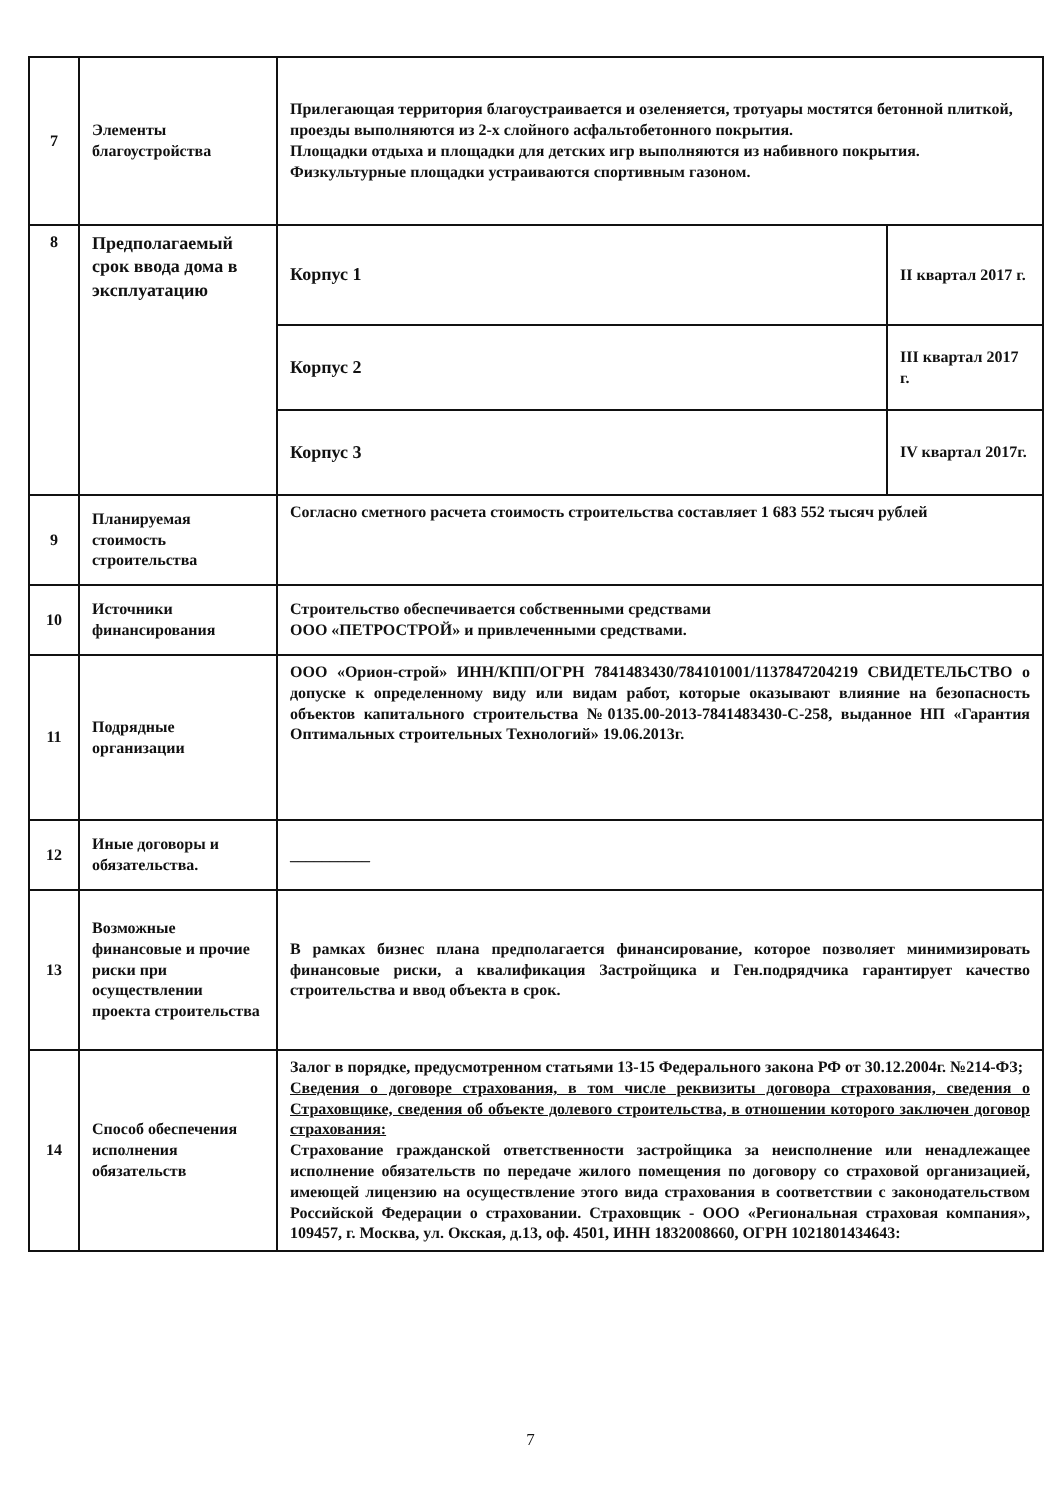| 7 | Элементы благоустройства | Прилегающая территория благоустраивается и озеленяется, тротуары мостятся бетонной плиткой, проезды выполняются из 2-х слойного асфальтобетонного покрытия. Площадки отдыха и площадки для детских игр выполняются из набивного покрытия. Физкультурные площадки устраиваются спортивным газоном. | |
| 8 | Предполагаемый срок ввода дома в эксплуатацию | Корпус 1 | II квартал 2017 г. |
| | | Корпус 2 | III квартал 2017 г. |
| | | Корпус 3 | IV квартал 2017г. |
| 9 | Планируемая стоимость строительства | Согласно сметного расчета стоимость строительства составляет 1 683 552 тысяч рублей | |
| 10 | Источники финансирования | Строительство обеспечивается собственными средствами ООО «ПЕТРОСТРОЙ» и привлеченными средствами. | |
| 11 | Подрядные организации | ООО «Орион-строй» ИНН/КПП/ОГРН 7841483430/784101001/1137847204219 СВИДЕТЕЛЬСТВО о допуске к определенному виду или видам работ, которые оказывают влияние на безопасность объектов капитального строительства №0135.00-2013-7841483430-С-258, выданное НП «Гарантия Оптимальных строительных Технологий» 19.06.2013г. | |
| 12 | Иные договоры и обязательства. | __________ | |
| 13 | Возможные финансовые и прочие риски при осуществлении проекта строительства | В рамках бизнес плана предполагается финансирование, которое позволяет минимизировать финансовые риски, а квалификация Застройщика и Ген.подрядчика гарантирует качество строительства и ввод объекта в срок. | |
| 14 | Способ обеспечения исполнения обязательств | Залог в порядке, предусмотренном статьями 13-15 Федерального закона РФ от 30.12.2004г. №214-ФЗ; Сведения о договоре страхования, в том числе реквизиты договора страхования, сведения о Страховщике, сведения об объекте долевого строительства, в отношении которого заключен договор страхования: Страхование гражданской ответственности застройщика за неисполнение или ненадлежащее исполнение обязательств по передаче жилого помещения по договору со страховой организацией, имеющей лицензию на осуществление этого вида страхования в соответствии с законодательством Российской Федерации о страховании. Страховщик - ООО «Региональная страховая компания», 109457, г. Москва, ул. Окская, д.13, оф. 4501, ИНН 1832008660, ОГРН 1021801434643: | |
7